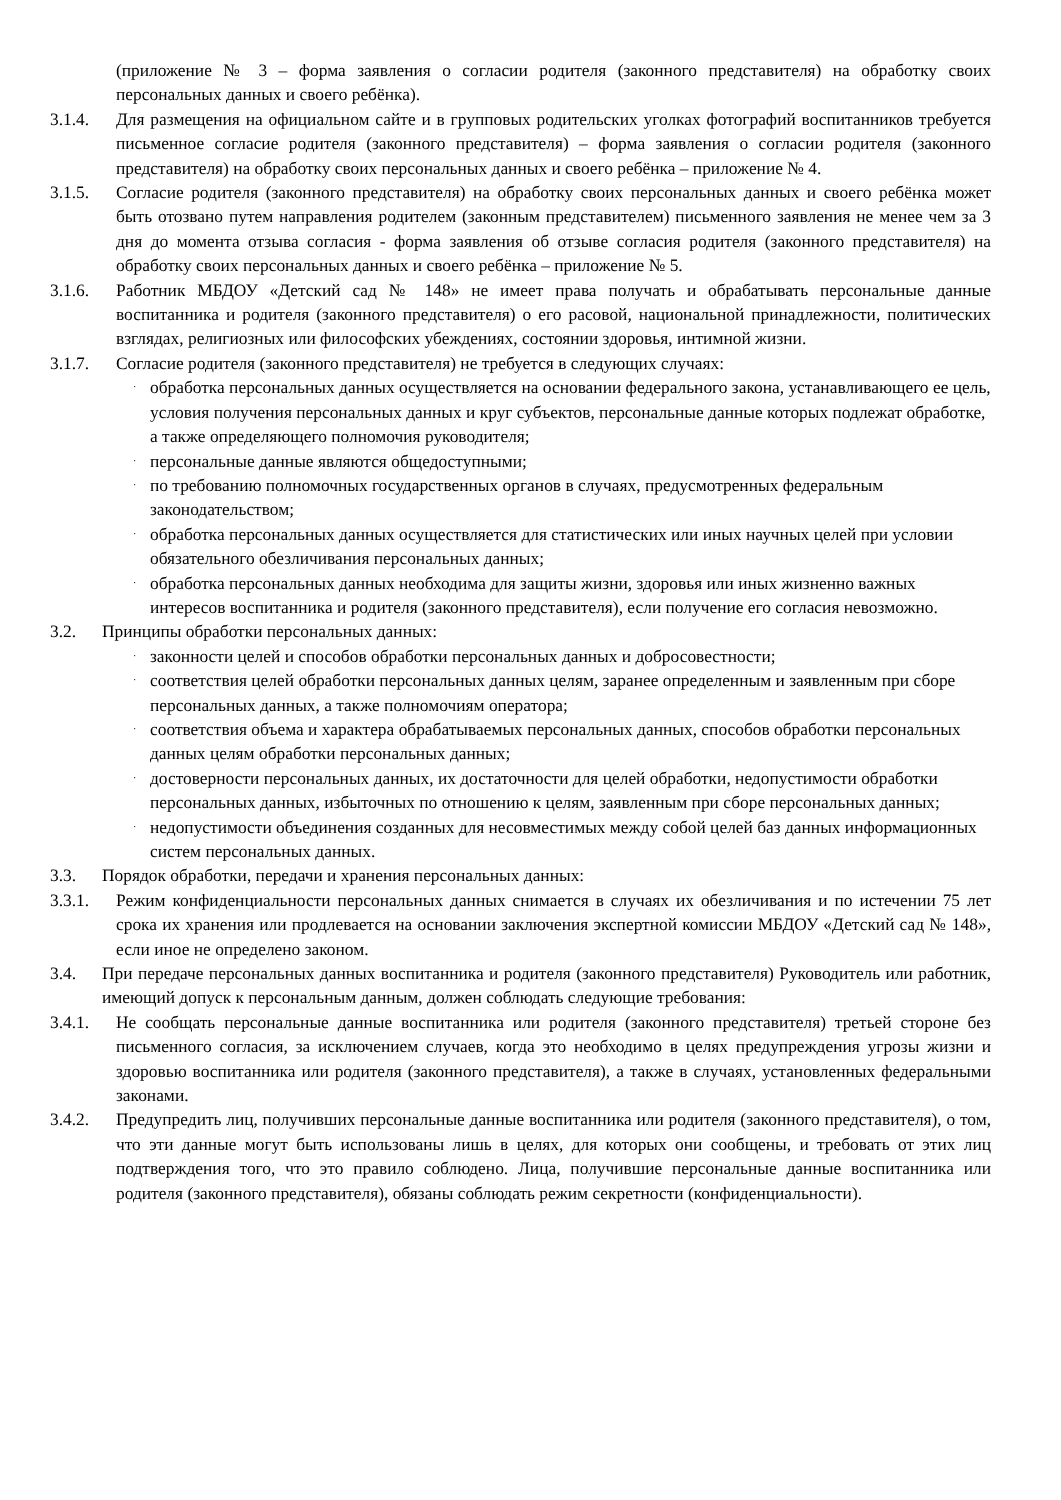(приложение № 3 – форма заявления о согласии родителя (законного представителя) на обработку своих персональных данных и своего ребёнка).
3.1.4. Для размещения на официальном сайте и в групповых родительских уголках фотографий воспитанников требуется письменное согласие родителя (законного представителя) – форма заявления о согласии родителя (законного представителя) на обработку своих персональных данных и своего ребёнка – приложение № 4.
3.1.5. Согласие родителя (законного представителя) на обработку своих персональных данных и своего ребёнка может быть отозвано путем направления родителем (законным представителем) письменного заявления не менее чем за 3 дня до момента отзыва согласия - форма заявления об отзыве согласия родителя (законного представителя) на обработку своих персональных данных и своего ребёнка – приложение № 5.
3.1.6. Работник МБДОУ «Детский сад № 148» не имеет права получать и обрабатывать персональные данные воспитанника и родителя (законного представителя) о его расовой, национальной принадлежности, политических взглядах, религиозных или философских убеждениях, состоянии здоровья, интимной жизни.
3.1.7. Согласие родителя (законного представителя) не требуется в следующих случаях:
·
обработка персональных данных осуществляется на основании федерального закона, устанавливающего ее цель, условия получения персональных данных и круг субъектов, персональные данные которых подлежат обработке, а также определяющего полномочия руководителя;
·
персональные данные являются общедоступными;
·
по требованию полномочных государственных органов в случаях, предусмотренных федеральным законодательством;
·
обработка персональных данных осуществляется для статистических или иных научных целей при условии обязательного обезличивания персональных данных;
·
обработка персональных данных необходима для защиты жизни, здоровья или иных жизненно важных интересов воспитанника и родителя (законного представителя), если получение его согласия невозможно.
3.2. Принципы обработки персональных данных:
·
законности целей и способов обработки персональных данных и добросовестности;
·
соответствия целей обработки персональных данных целям, заранее определенным и заявленным при сборе персональных данных, а также полномочиям оператора;
·
соответствия объема и характера обрабатываемых персональных данных, способов обработки персональных данных целям обработки персональных данных;
·
достоверности персональных данных, их достаточности для целей обработки, недопустимости обработки персональных данных, избыточных по отношению к целям, заявленным при сборе персональных данных;
·
недопустимости объединения созданных для несовместимых между собой целей баз данных информационных систем персональных данных.
3.3. Порядок обработки, передачи и хранения персональных данных:
3.3.1. Режим конфиденциальности персональных данных снимается в случаях их обезличивания и по истечении 75 лет срока их хранения или продлевается на основании заключения экспертной комиссии МБДОУ «Детский сад № 148», если иное не определено законом.
3.4. При передаче персональных данных воспитанника и родителя (законного представителя) Руководитель или работник, имеющий допуск к персональным данным, должен соблюдать следующие требования:
3.4.1. Не сообщать персональные данные воспитанника или родителя (законного представителя) третьей стороне без письменного согласия, за исключением случаев, когда это необходимо в целях предупреждения угрозы жизни и здоровью воспитанника или родителя (законного представителя), а также в случаях, установленных федеральными законами.
3.4.2. Предупредить лиц, получивших персональные данные воспитанника или родителя (законного представителя), о том, что эти данные могут быть использованы лишь в целях, для которых они сообщены, и требовать от этих лиц подтверждения того, что это правило соблюдено. Лица, получившие персональные данные воспитанника или родителя (законного представителя), обязаны соблюдать режим секретности (конфиденциальности).